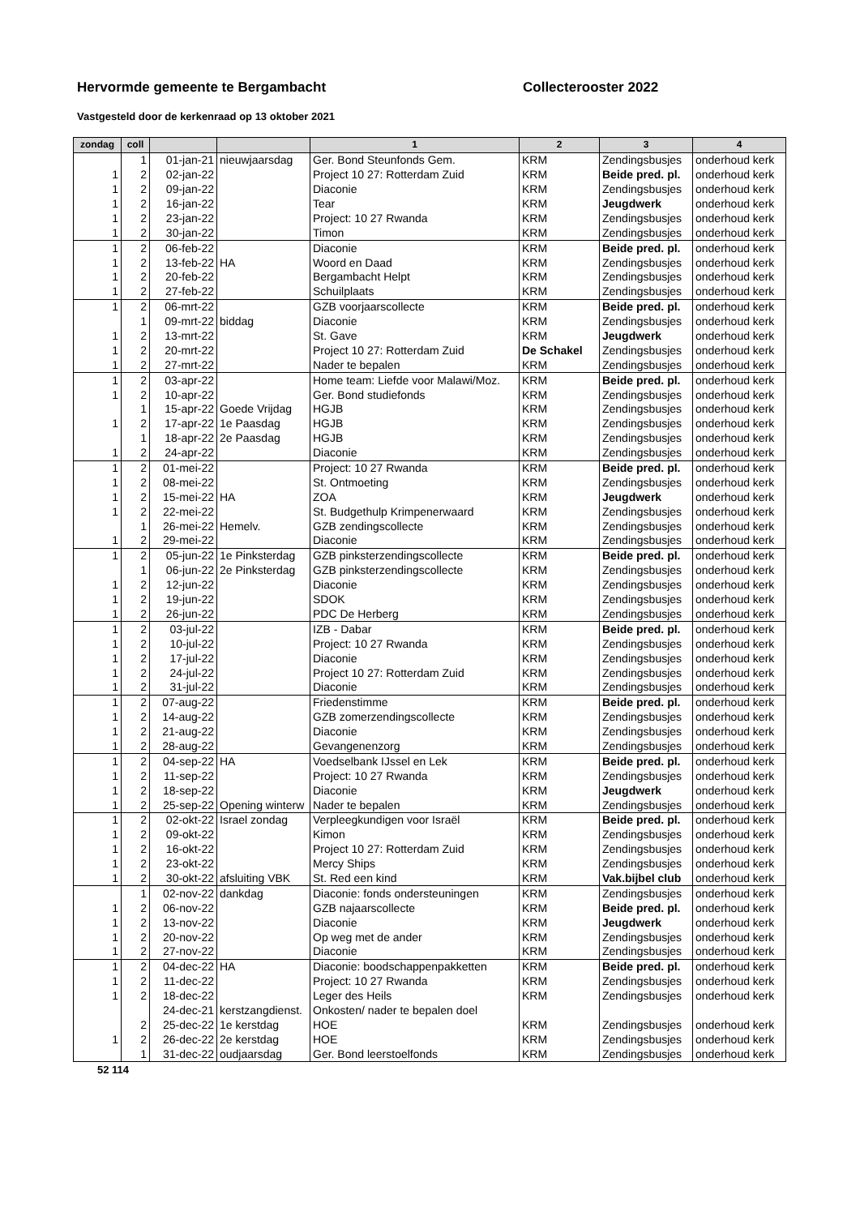Hervormde gemeente te Bergambacht Collecterooster 2022
Vastgesteld door de kerkenraad op 13 oktober 2021
| zondag | coll | | | 1 | 2 | 3 | 4 |
| --- | --- | --- | --- | --- | --- | --- | --- |
| | 1 | 01-jan-21 | nieuwjaarsdag | Ger. Bond Steunfonds Gem. | KRM | Zendingsbusjes | onderhoud kerk |
| 1 | 2 | 02-jan-22 | | Project 10 27: Rotterdam Zuid | KRM | Beide pred. pl. | onderhoud kerk |
| 1 | 2 | 09-jan-22 | | Diaconie | KRM | Zendingsbusjes | onderhoud kerk |
| 1 | 2 | 16-jan-22 | | Tear | KRM | Jeugdwerk | onderhoud kerk |
| 1 | 2 | 23-jan-22 | | Project: 10 27 Rwanda | KRM | Zendingsbusjes | onderhoud kerk |
| 1 | 2 | 30-jan-22 | | Timon | KRM | Zendingsbusjes | onderhoud kerk |
| 1 | 2 | 06-feb-22 | | Diaconie | KRM | Beide pred. pl. | onderhoud kerk |
| 1 | 2 | 13-feb-22 | HA | Woord en Daad | KRM | Zendingsbusjes | onderhoud kerk |
| 1 | 2 | 20-feb-22 | | Bergambacht Helpt | KRM | Zendingsbusjes | onderhoud kerk |
| 1 | 2 | 27-feb-22 | | Schuilplaats | KRM | Zendingsbusjes | onderhoud kerk |
| 1 | 2 | 06-mrt-22 | | GZB voorjaarscollecte | KRM | Beide pred. pl. | onderhoud kerk |
| | 1 | 09-mrt-22 | biddag | Diaconie | KRM | Zendingsbusjes | onderhoud kerk |
| 1 | 2 | 13-mrt-22 | | St. Gave | KRM | Jeugdwerk | onderhoud kerk |
| 1 | 2 | 20-mrt-22 | | Project 10 27: Rotterdam Zuid | De Schakel | Zendingsbusjes | onderhoud kerk |
| 1 | 2 | 27-mrt-22 | | Nader te bepalen | KRM | Zendingsbusjes | onderhoud kerk |
| 1 | 2 | 03-apr-22 | | Home team: Liefde voor Malawi/Moz. | KRM | Beide pred. pl. | onderhoud kerk |
| 1 | 2 | 10-apr-22 | | Ger. Bond studiefonds | KRM | Zendingsbusjes | onderhoud kerk |
| | 1 | 15-apr-22 | Goede Vrijdag | HGJB | KRM | Zendingsbusjes | onderhoud kerk |
| 1 | 2 | 17-apr-22 | 1e Paasdag | HGJB | KRM | Zendingsbusjes | onderhoud kerk |
| | 1 | 18-apr-22 | 2e Paasdag | HGJB | KRM | Zendingsbusjes | onderhoud kerk |
| 1 | 2 | 24-apr-22 | | Diaconie | KRM | Zendingsbusjes | onderhoud kerk |
| 1 | 2 | 01-mei-22 | | Project: 10 27 Rwanda | KRM | Beide pred. pl. | onderhoud kerk |
| 1 | 2 | 08-mei-22 | | St. Ontmoeting | KRM | Zendingsbusjes | onderhoud kerk |
| 1 | 2 | 15-mei-22 | HA | ZOA | KRM | Jeugdwerk | onderhoud kerk |
| 1 | 2 | 22-mei-22 | | St. Budgethulp Krimpenerwaard | KRM | Zendingsbusjes | onderhoud kerk |
| | 1 | 26-mei-22 | Hemelv. | GZB zendingscollecte | KRM | Zendingsbusjes | onderhoud kerk |
| 1 | 2 | 29-mei-22 | | Diaconie | KRM | Zendingsbusjes | onderhoud kerk |
| 1 | 2 | 05-jun-22 | 1e Pinksterdag | GZB pinksterzendingscollecte | KRM | Beide pred. pl. | onderhoud kerk |
| | 1 | 06-jun-22 | 2e Pinksterdag | GZB pinksterzendingscollecte | KRM | Zendingsbusjes | onderhoud kerk |
| 1 | 2 | 12-jun-22 | | Diaconie | KRM | Zendingsbusjes | onderhoud kerk |
| 1 | 2 | 19-jun-22 | | SDOK | KRM | Zendingsbusjes | onderhoud kerk |
| 1 | 2 | 26-jun-22 | | PDC De Herberg | KRM | Zendingsbusjes | onderhoud kerk |
| 1 | 2 | 03-jul-22 | | IZB - Dabar | KRM | Beide pred. pl. | onderhoud kerk |
| 1 | 2 | 10-jul-22 | | Project: 10 27 Rwanda | KRM | Zendingsbusjes | onderhoud kerk |
| 1 | 2 | 17-jul-22 | | Diaconie | KRM | Zendingsbusjes | onderhoud kerk |
| 1 | 2 | 24-jul-22 | | Project 10 27: Rotterdam Zuid | KRM | Zendingsbusjes | onderhoud kerk |
| 1 | 2 | 31-jul-22 | | Diaconie | KRM | Zendingsbusjes | onderhoud kerk |
| 1 | 2 | 07-aug-22 | | Friedenstimme | KRM | Beide pred. pl. | onderhoud kerk |
| 1 | 2 | 14-aug-22 | | GZB zomerzendingscollecte | KRM | Zendingsbusjes | onderhoud kerk |
| 1 | 2 | 21-aug-22 | | Diaconie | KRM | Zendingsbusjes | onderhoud kerk |
| 1 | 2 | 28-aug-22 | | Gevangenenzorg | KRM | Zendingsbusjes | onderhoud kerk |
| 1 | 2 | 04-sep-22 | HA | Voedselbank IJssel en Lek | KRM | Beide pred. pl. | onderhoud kerk |
| 1 | 2 | 11-sep-22 | | Project: 10 27 Rwanda | KRM | Zendingsbusjes | onderhoud kerk |
| 1 | 2 | 18-sep-22 | | Diaconie | KRM | Jeugdwerk | onderhoud kerk |
| 1 | 2 | 25-sep-22 | Opening winterw | Nader te bepalen | KRM | Zendingsbusjes | onderhoud kerk |
| 1 | 2 | 02-okt-22 | Israel zondag | Verpleegkundigen voor Israël | KRM | Beide pred. pl. | onderhoud kerk |
| 1 | 2 | 09-okt-22 | | Kimon | KRM | Zendingsbusjes | onderhoud kerk |
| 1 | 2 | 16-okt-22 | | Project 10 27: Rotterdam Zuid | KRM | Zendingsbusjes | onderhoud kerk |
| 1 | 2 | 23-okt-22 | | Mercy Ships | KRM | Zendingsbusjes | onderhoud kerk |
| 1 | 2 | 30-okt-22 | afsluiting VBK | St. Red een kind | KRM | Vak.bijbel club | onderhoud kerk |
| | 1 | 02-nov-22 | dankdag | Diaconie: fonds ondersteuningen | KRM | Zendingsbusjes | onderhoud kerk |
| 1 | 2 | 06-nov-22 | | GZB najaarscollecte | KRM | Beide pred. pl. | onderhoud kerk |
| 1 | 2 | 13-nov-22 | | Diaconie | KRM | Jeugdwerk | onderhoud kerk |
| 1 | 2 | 20-nov-22 | | Op weg met de ander | KRM | Zendingsbusjes | onderhoud kerk |
| 1 | 2 | 27-nov-22 | | Diaconie | KRM | Zendingsbusjes | onderhoud kerk |
| 1 | 2 | 04-dec-22 | HA | Diaconie: boodschappenpakketten | KRM | Beide pred. pl. | onderhoud kerk |
| 1 | 2 | 11-dec-22 | | Project: 10 27 Rwanda | KRM | Zendingsbusjes | onderhoud kerk |
| 1 | 2 | 18-dec-22 | | Leger des Heils | KRM | Zendingsbusjes | onderhoud kerk |
| | | 24-dec-21 | kerstzangdienst. | Onkosten/ nader te bepalen doel | | | |
| | 2 | 25-dec-22 | 1e kerstdag | HOE | KRM | Zendingsbusjes | onderhoud kerk |
| 1 | 2 | 26-dec-22 | 2e kerstdag | HOE | KRM | Zendingsbusjes | onderhoud kerk |
| | 1 | 31-dec-22 | oudjaarsdag | Ger. Bond leerstoelfonds | KRM | Zendingsbusjes | onderhoud kerk |
52 114